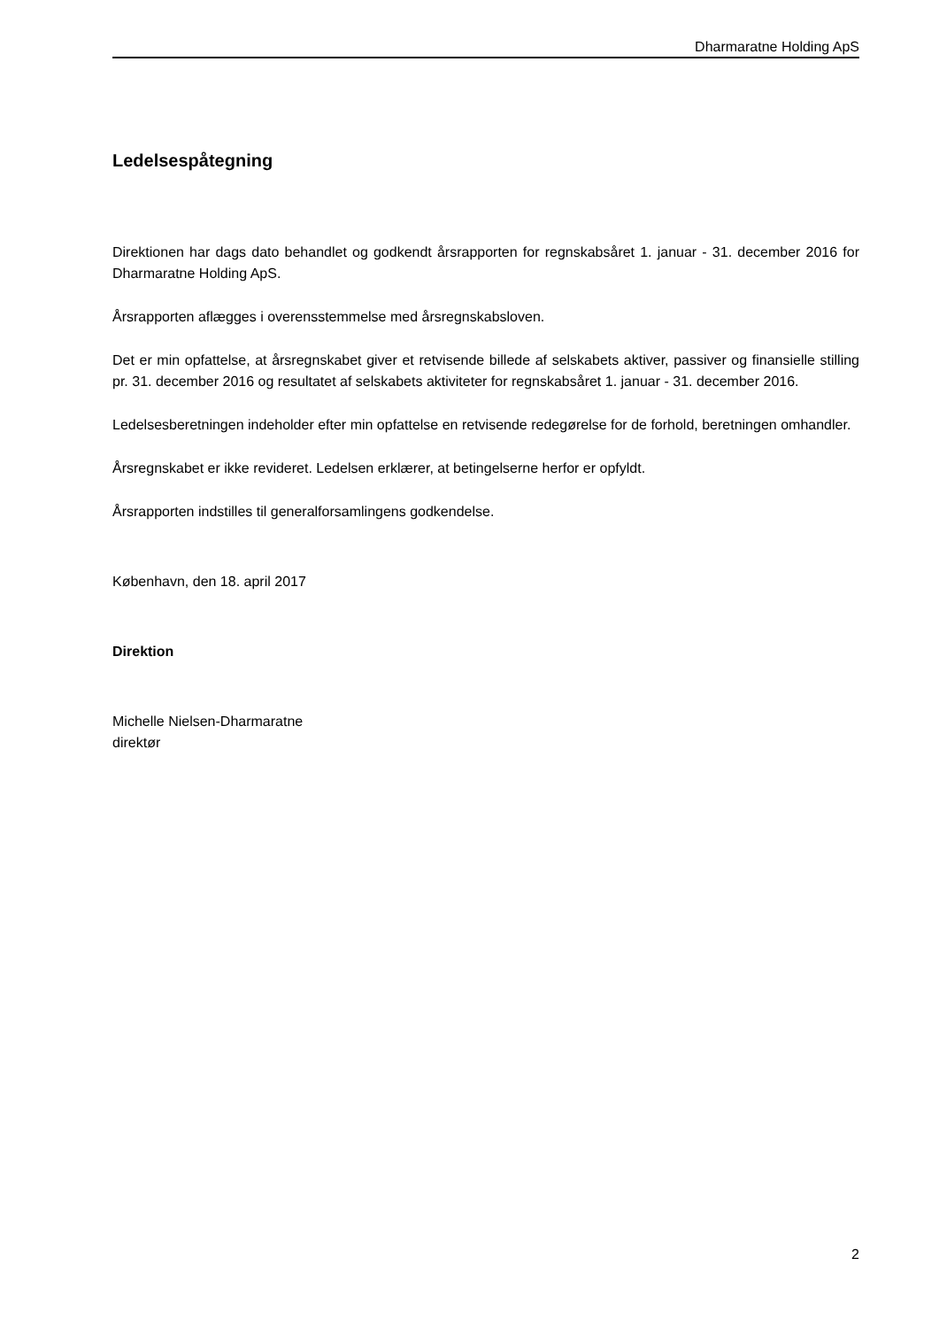Dharmaratne Holding ApS
Ledelsespåtegning
Direktionen har dags dato behandlet og godkendt årsrapporten for regnskabsåret 1. januar - 31. december 2016 for Dharmaratne Holding ApS.
Årsrapporten aflægges i overensstemmelse med årsregnskabsloven.
Det er min opfattelse, at årsregnskabet giver et retvisende billede af selskabets aktiver, passiver og finansielle stilling pr. 31. december 2016 og resultatet af selskabets aktiviteter for regnskabsåret 1. januar - 31. december 2016.
Ledelsesberetningen indeholder efter min opfattelse en retvisende redegørelse for de forhold, beretningen omhandler.
Årsregnskabet er ikke revideret. Ledelsen erklærer, at betingelserne herfor er opfyldt.
Årsrapporten indstilles til generalforsamlingens godkendelse.
København, den 18. april 2017
Direktion
Michelle Nielsen-Dharmaratne
direktør
2